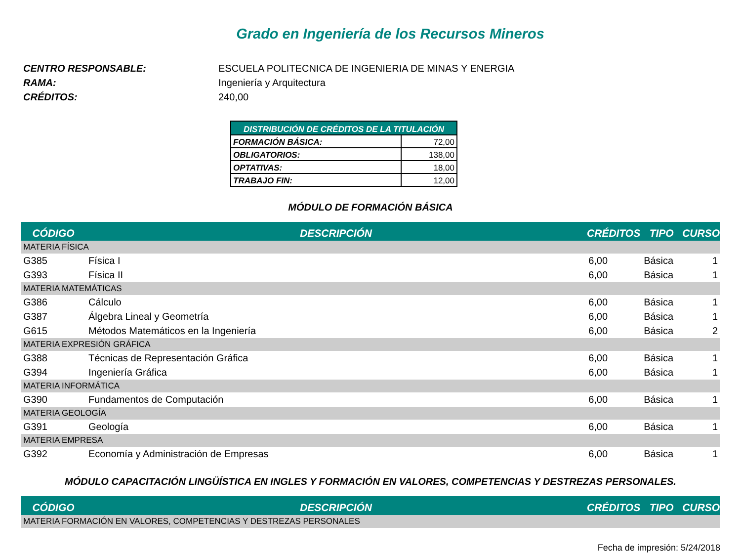Grado en Ingeniería de los Recursos Mineros
CENTRO RESPONSABLE: ESCUELA POLITECNICA DE INGENIERIA DE MINAS Y ENERGIA
RAMA: Ingeniería y Arquitectura
CRÉDITOS: 240,00
| DISTRIBUCIÓN DE CRÉDITOS DE LA TITULACIÓN | |
| --- | --- |
| FORMACIÓN BÁSICA: | 72,00 |
| OBLIGATORIOS: | 138,00 |
| OPTATIVAS: | 18,00 |
| TRABAJO FIN: | 12,00 |
MÓDULO DE FORMACIÓN BÁSICA
| CÓDIGO | DESCRIPCIÓN | CRÉDITOS | TIPO | CURSO |
| --- | --- | --- | --- | --- |
| MATERIA FÍSICA | | | | |
| G385 | Física I | 6,00 | Básica | 1 |
| G393 | Física II | 6,00 | Básica | 1 |
| MATERIA MATEMÁTICAS | | | | |
| G386 | Cálculo | 6,00 | Básica | 1 |
| G387 | Álgebra Lineal y Geometría | 6,00 | Básica | 1 |
| G615 | Métodos Matemáticos en la Ingeniería | 6,00 | Básica | 2 |
| MATERIA EXPRESIÓN GRÁFICA | | | | |
| G388 | Técnicas de Representación Gráfica | 6,00 | Básica | 1 |
| G394 | Ingeniería Gráfica | 6,00 | Básica | 1 |
| MATERIA INFORMÁTICA | | | | |
| G390 | Fundamentos de Computación | 6,00 | Básica | 1 |
| MATERIA GEOLOGÍA | | | | |
| G391 | Geología | 6,00 | Básica | 1 |
| MATERIA EMPRESA | | | | |
| G392 | Economía y Administración de Empresas | 6,00 | Básica | 1 |
MÓDULO CAPACITACIÓN LINGÜÍSTICA EN INGLES Y FORMACIÓN EN VALORES, COMPETENCIAS Y DESTREZAS PERSONALES.
| CÓDIGO | DESCRIPCIÓN | CRÉDITOS | TIPO | CURSO |
| --- | --- | --- | --- | --- |
| MATERIA FORMACIÓN EN VALORES, COMPETENCIAS Y DESTREZAS PERSONALES | | | | |
Fecha de impresión: 5/24/2018